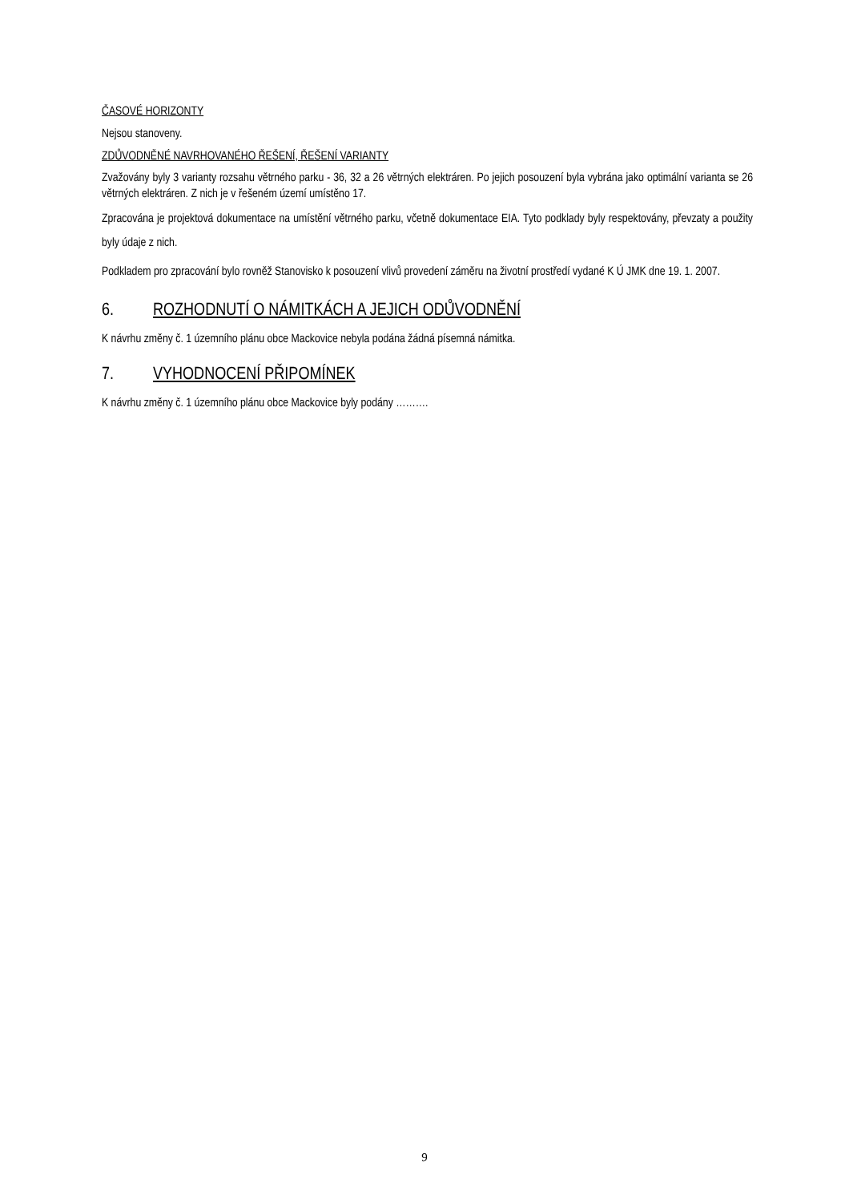ČASOVÉ HORIZONTY
Nejsou stanoveny.
ZDŮVODNĚNÉ NAVRHOVANÉHO ŘEŠENÍ, ŘEŠENÍ VARIANTY
Zvažovány byly 3 varianty rozsahu větrného parku - 36, 32 a 26 větrných elektráren. Po jejich posouzení byla vybrána jako optimální varianta se 26 větrných elektráren. Z nich je v řešeném území umístěno 17.
Zpracována je projektová dokumentace na umístění větrného parku, včetně dokumentace EIA. Tyto podklady byly respektovány, převzaty a použity byly údaje z nich.
Podkladem pro zpracování bylo rovněž Stanovisko k posouzení vlivů provedení záměru na životní prostředí vydané K Ú JMK dne 19. 1. 2007.
6. ROZHODNUTÍ O NÁMITKÁCH A JEJICH ODŮVODNĚNÍ
K návrhu změny č. 1 územního plánu obce Mackovice nebyla podána žádná písemná námitka.
7. VYHODNOCENÍ PŘIPOMÍNEK
K návrhu změny č. 1 územního plánu obce Mackovice byly podány ……….
9